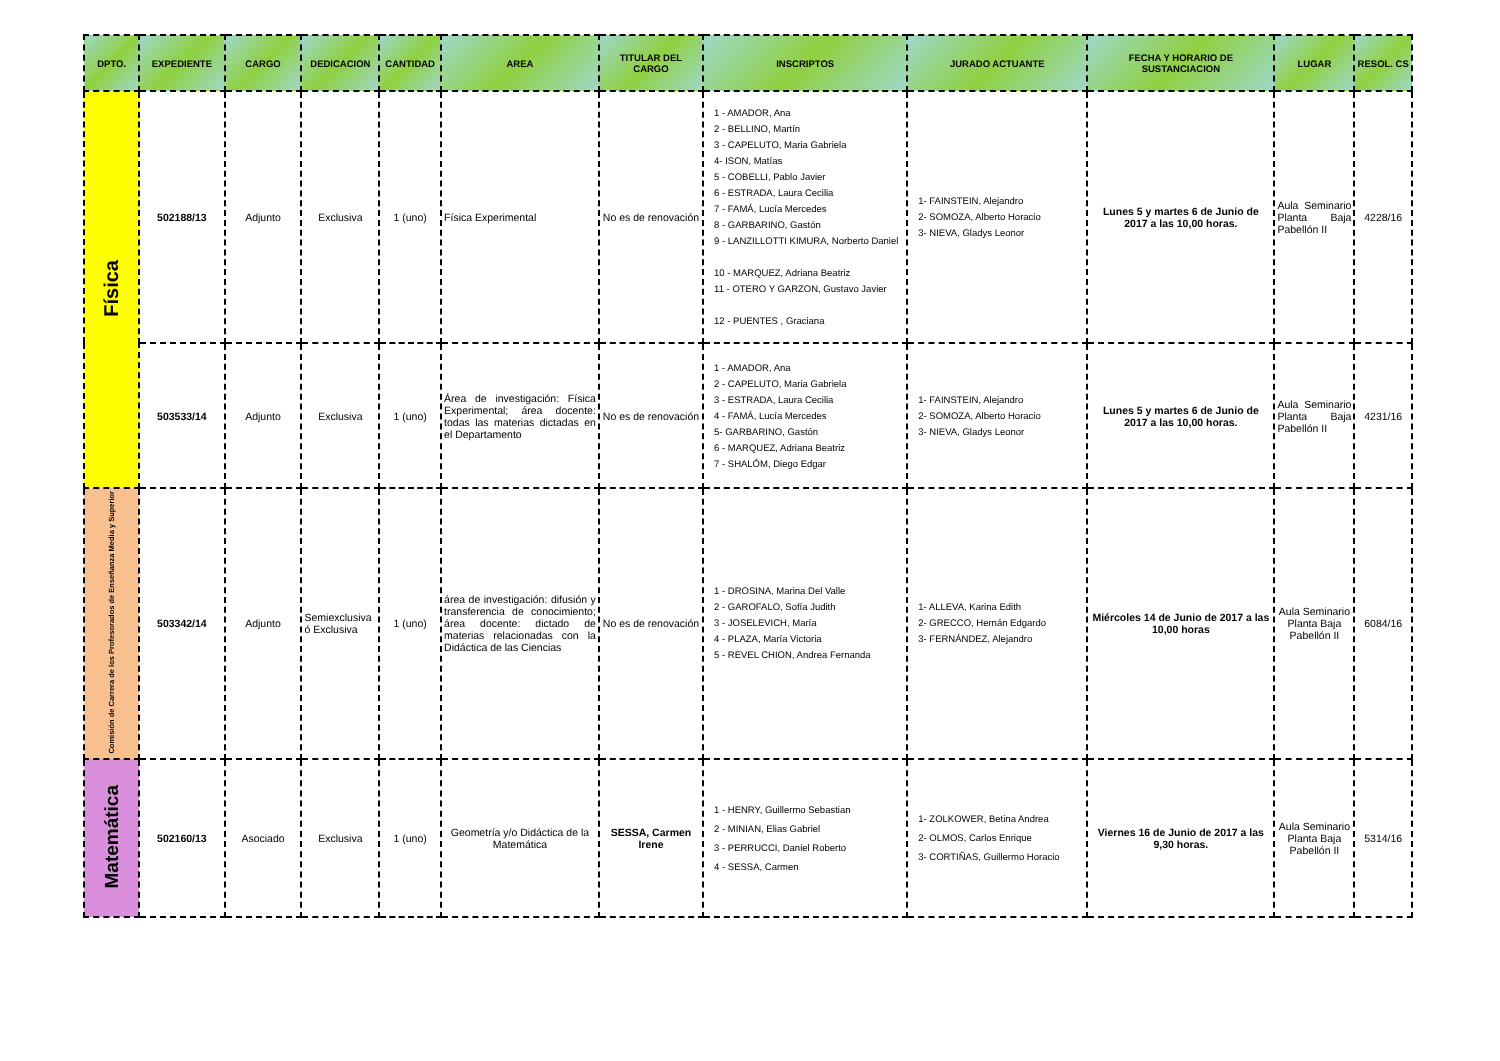| DPTO. | EXPEDIENTE | CARGO | DEDICACION | CANTIDAD | AREA | TITULAR DEL CARGO | INSCRIPTOS | JURADO ACTUANTE | FECHA Y HORARIO DE SUSTANCIACION | LUGAR | RESOL. CS |
| --- | --- | --- | --- | --- | --- | --- | --- | --- | --- | --- | --- |
| Física | 502188/13 | Adjunto | Exclusiva | 1 (uno) | Física Experimental | No es de renovación | 1 - AMADOR, Ana 2 - BELLINO, Martín 3 - CAPELUTO, Maria Gabriela 4- ISON, Matías 5 - COBELLI, Pablo Javier 6 - ESTRADA, Laura Cecilia 7 - FAMÁ, Lucía Mercedes 8 - GARBARINO, Gastón 9 - LANZILLOTTI KIMURA, Norberto Daniel 10 - MARQUEZ, Adriana Beatriz 11 - OTERO Y GARZON, Gustavo Javier 12 - PUENTES , Graciana | 1- FAINSTEIN, Alejandro 2- SOMOZA, Alberto Horacio 3- NIEVA, Gladys Leonor | Lunes 5 y martes 6 de Junio de 2017 a las 10,00 horas. | Aula Seminario Planta Baja Pabellón II | 4228/16 |
| | 503533/14 | Adjunto | Exclusiva | 1 (uno) | Área de investigación: Física Experimental; área docente: todas las materias dictadas en el Departamento | No es de renovación | 1 - AMADOR, Ana 2 - CAPELUTO, Maria Gabriela 3 - ESTRADA, Laura Cecilia 4 - FAMÁ, Lucía Mercedes 5- GARBARINO, Gastón 6 - MARQUEZ, Adriana Beatriz 7 - SHALÓM, Diego Edgar | 1- FAINSTEIN, Alejandro 2- SOMOZA, Alberto Horacio 3- NIEVA, Gladys Leonor | Lunes 5 y martes 6 de Junio de 2017 a las 10,00 horas. | Aula Seminario Planta Baja Pabellón II | 4231/16 |
| Comisión de Carrera de los Profesorados de Enseñanza Media y Superior | 503342/14 | Adjunto | Semiexclusiva ó Exclusiva | 1 (uno) | área de investigación: difusión y transferencia de conocimiento; área docente: dictado de materias relacionadas con la Didáctica de las Ciencias | No es de renovación | 1 - DROSINA, Marina Del Valle 2 - GAROFALO, Sofía Judith 3 - JOSELEVICH, María 4 - PLAZA, María Victoria 5 - REVEL CHION, Andrea Fernanda | 1- ALLEVA, Karina Edith 2- GRECCO, Hernán Edgardo 3- FERNÁNDEZ, Alejandro | Miércoles 14 de Junio de 2017 a las 10,00 horas | Aula Seminario Planta Baja Pabellón II | 6084/16 |
| Matemática | 502160/13 | Asociado | Exclusiva | 1 (uno) | Geometría y/o Didáctica de la Matemática | SESSA, Carmen Irene | 1 - HENRY, Guillermo Sebastian 2 - MINIAN, Elias Gabriel 3 - PERRUCCI, Daniel Roberto 4 - SESSA, Carmen | 1- ZOLKOWER, Betina Andrea 2- OLMOS, Carlos Enrique 3- CORTIÑAS, Guillermo Horacio | Viernes 16 de Junio de 2017 a las 9,30 horas. | Aula Seminario Planta Baja Pabellón II | 5314/16 |